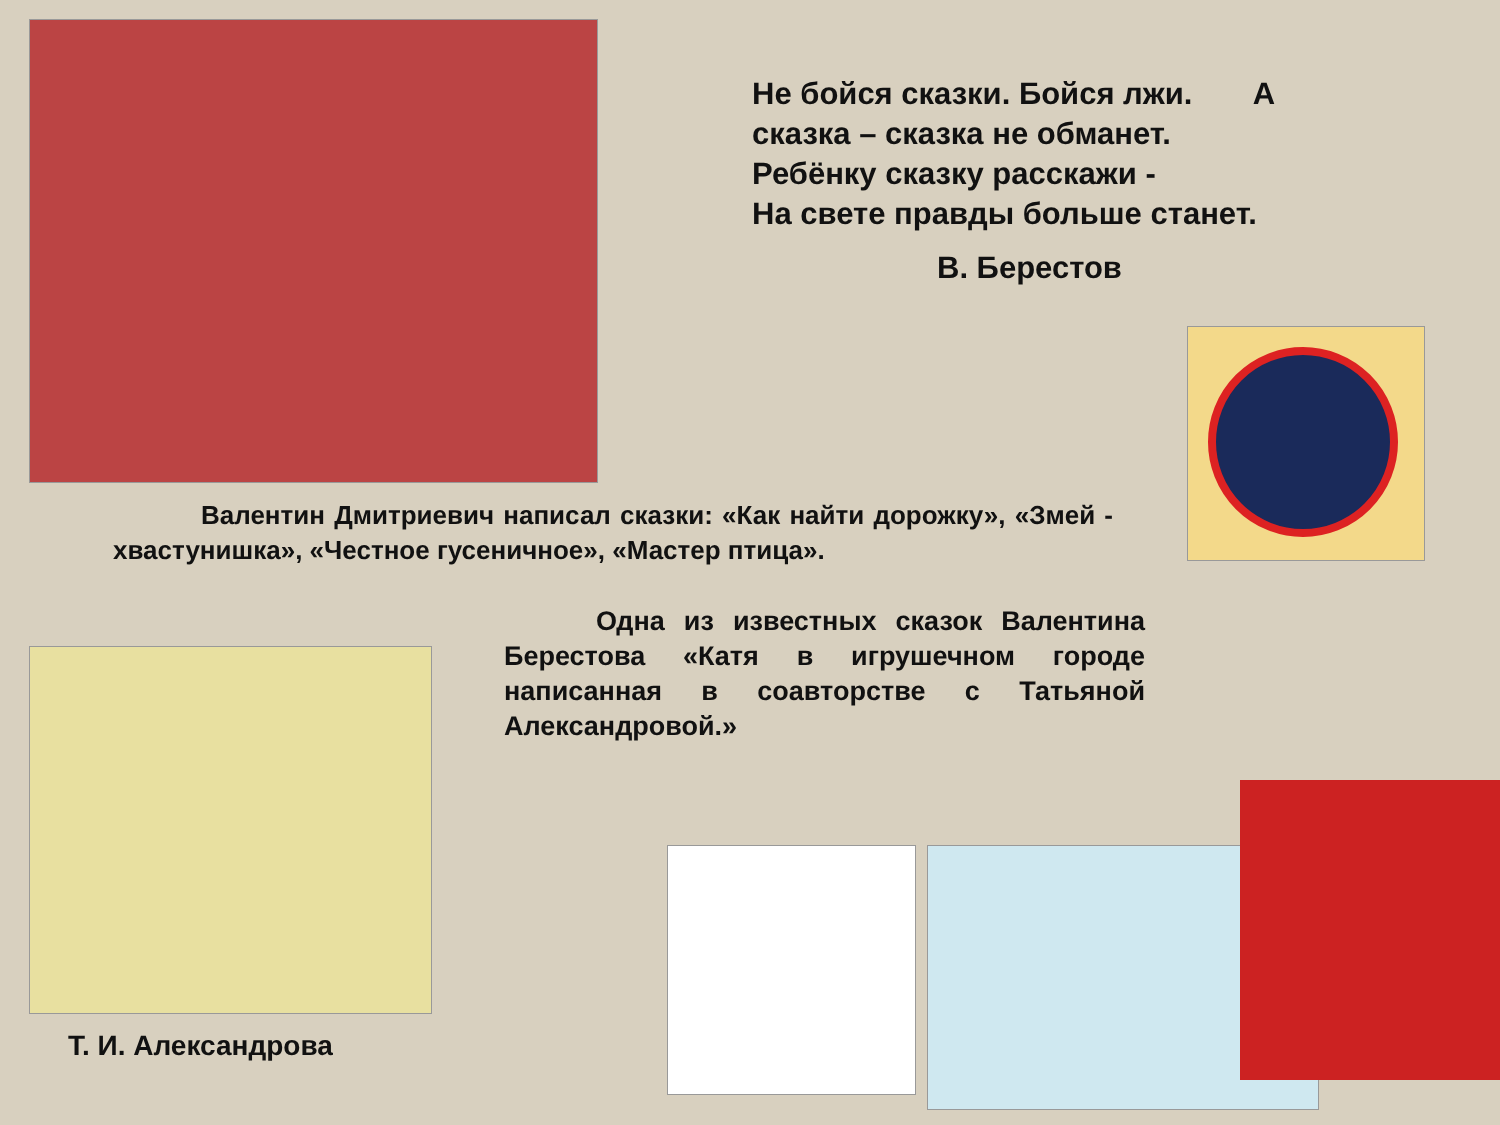Не бойся сказки. Бойся лжи. А сказка – сказка не обманет.
Ребёнку сказку расскажи -
На свете правды больше станет.
В. Берестов
Валентин Дмитриевич написал сказки: «Как найти дорожку», «Змей - хвастунишка», «Честное гусеничное», «Мастер птица».
Одна из известных сказок Валентина Берестова «Катя в игрушечном городе написанная в соавторстве с Татьяной Александровой.»
Т. И. Александрова